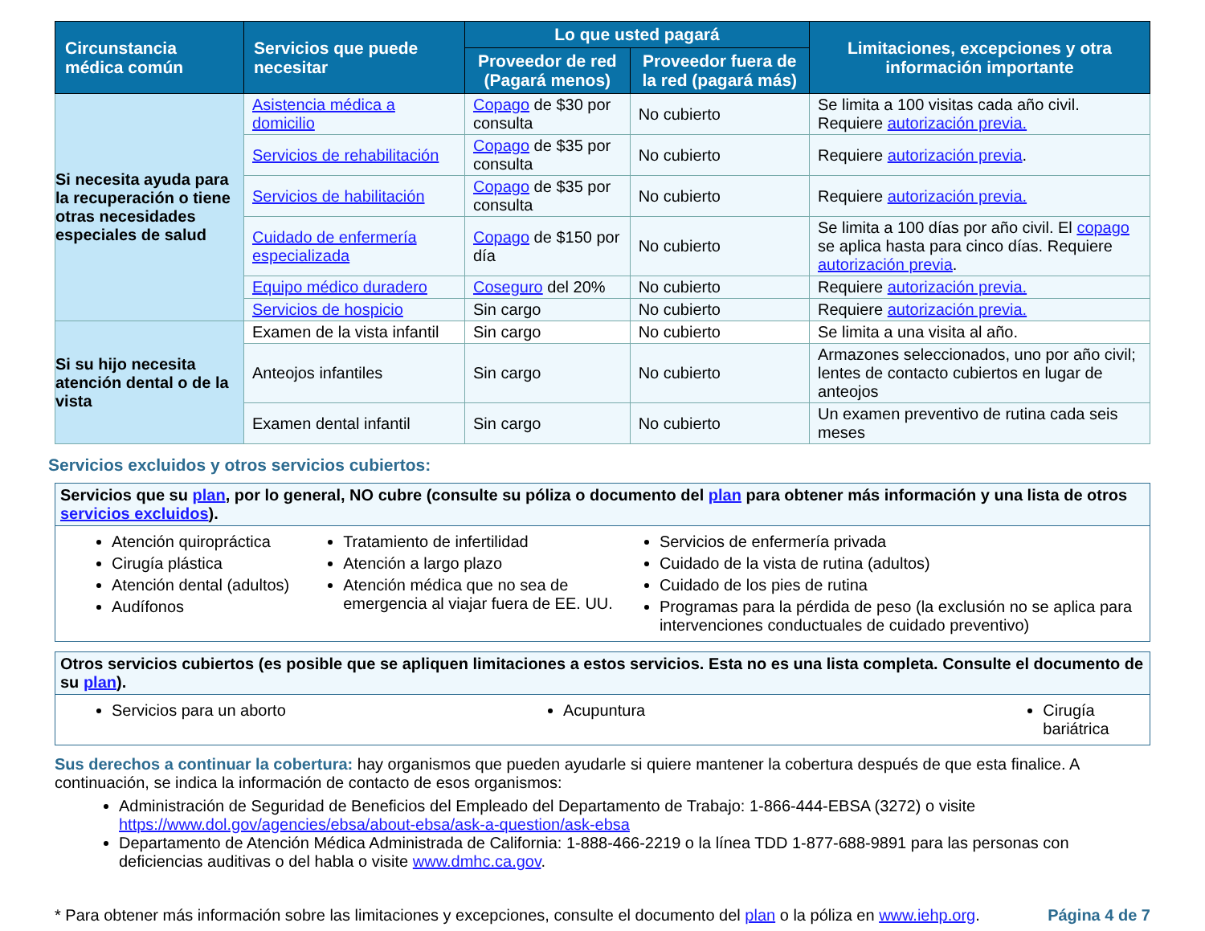| Circunstancia médica común | Servicios que puede necesitar | Lo que usted pagará | | Limitaciones, excepciones y otra información importante |
| --- | --- | --- | --- | --- |
| | | Proveedor de red (Pagará menos) | Proveedor fuera de la red (pagará más) | |
| Si necesita ayuda para la recuperación o tiene otras necesidades especiales de salud | Asistencia médica a domicilio | Copago de $30 por consulta | No cubierto | Se limita a 100 visitas cada año civil. Requiere autorización previa. |
| | Servicios de rehabilitación | Copago de $35 por consulta | No cubierto | Requiere autorización previa . |
| | Servicios de habilitación | Copago de $35 por consulta | No cubierto | Requiere autorización previa. |
| | Cuidado de enfermería especializada | Copago de $150 por día | No cubierto | Se limita a 100 días por año civil. El copago se aplica hasta para cinco días. Requiere autorización previa . |
| | Equipo médico duradero | Coseguro del 20% | No cubierto | Requiere autorización previa. |
| | Servicios de hospicio | Sin cargo | No cubierto | Requiere autorización previa. |
| Si su hijo necesita atención dental o de la vista | Examen de la vista infantil | Sin cargo | No cubierto | Se limita a una visita al año. |
| | Anteojos infantiles | Sin cargo | No cubierto | Armazones seleccionados, uno por año civil; lentes de contacto cubiertos en lugar de anteojos |
| | Examen dental infantil | Sin cargo | No cubierto | Un examen preventivo de rutina cada seis meses |
Servicios excluidos y otros servicios cubiertos:
Servicios que su plan, por lo general, NO cubre (consulte su póliza o documento del plan para obtener más información y una lista de otros servicios excluidos).
Atención quiropráctica
Cirugía plástica
Atención dental (adultos)
Audífonos
Tratamiento de infertilidad
Atención a largo plazo
Atención médica que no sea de emergencia al viajar fuera de EE. UU.
Servicios de enfermería privada
Cuidado de la vista de rutina (adultos)
Cuidado de los pies de rutina
Programas para la pérdida de peso (la exclusión no se aplica para intervenciones conductuales de cuidado preventivo)
Otros servicios cubiertos (es posible que se apliquen limitaciones a estos servicios. Esta no es una lista completa. Consulte el documento de su plan).
Servicios para un aborto Acupuntura Cirugía bariátrica
Sus derechos a continuar la cobertura: hay organismos que pueden ayudarle si quiere mantener la cobertura después de que esta finalice. A continuación, se indica la información de contacto de esos organismos:
Administración de Seguridad de Beneficios del Empleado del Departamento de Trabajo: 1-866-444-EBSA (3272) o visite https://www.dol.gov/agencies/ebsa/about-ebsa/ask-a-question/ask-ebsa
Departamento de Atención Médica Administrada de California: 1-888-466-2219 o la línea TDD 1-877-688-9891 para las personas con deficiencias auditivas o del habla o visite www.dmhc.ca.gov.
* Para obtener más información sobre las limitaciones y excepciones, consulte el documento del plan o la póliza en www.iehp.org. Página 4 de 7